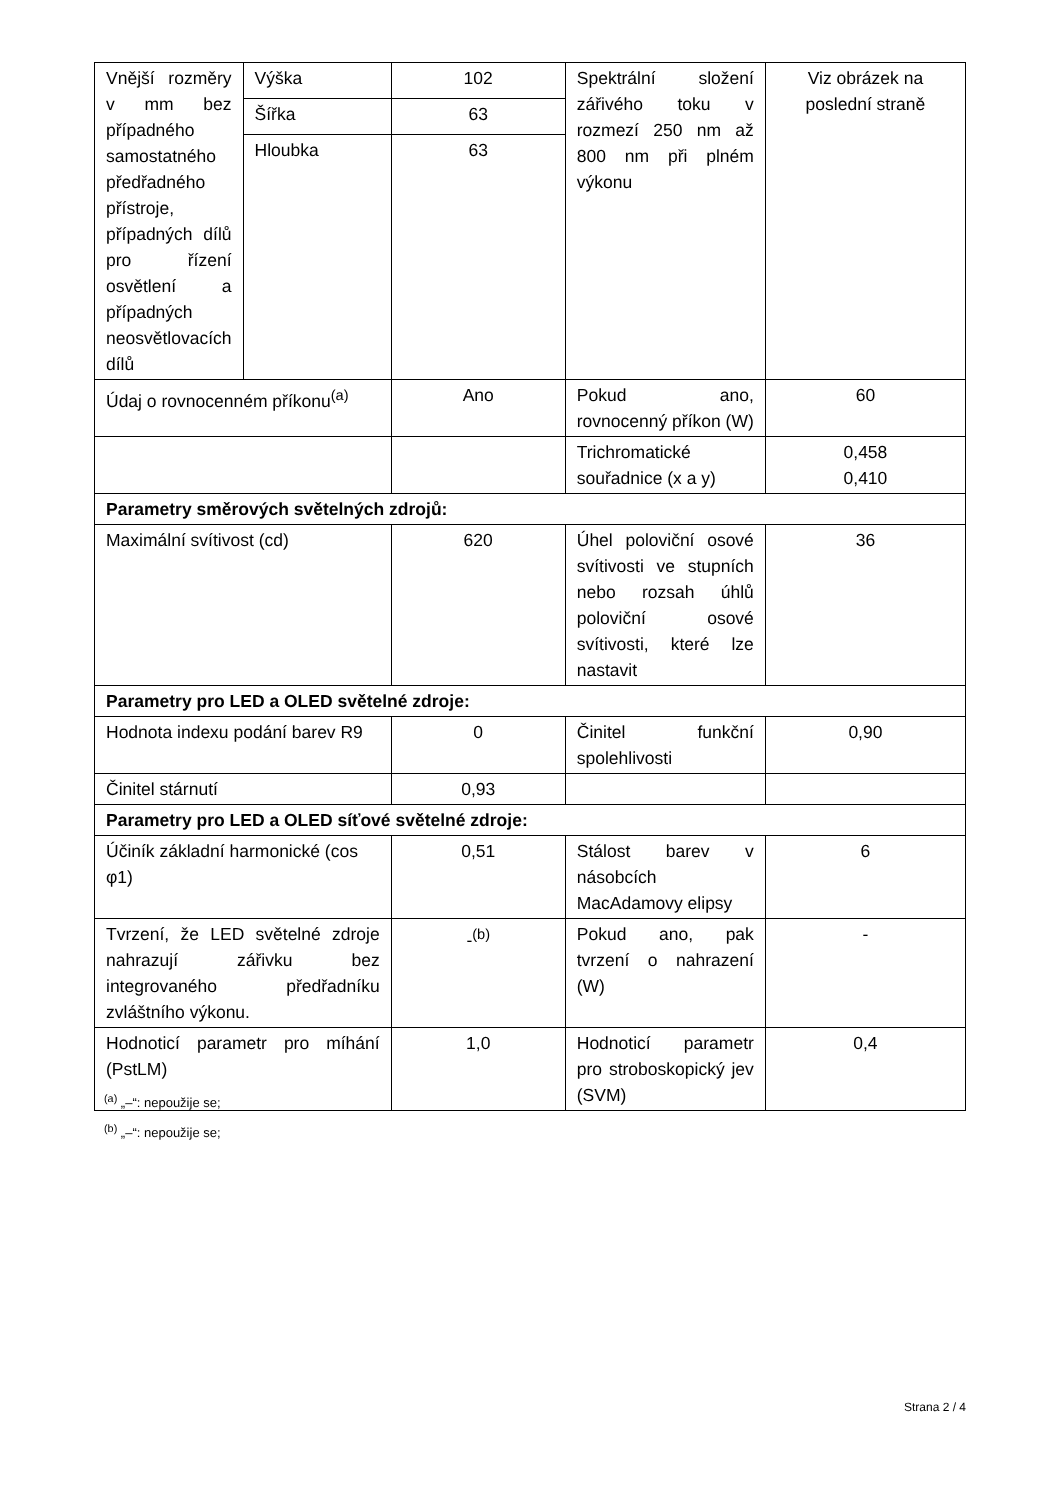| Vnější rozměry v mm bez případného samostatného předřadného přístroje, případných dílů pro řízení osvětlení a případných neosvětlovacích dílů | Výška | 102 | Spektrální složení zářivého toku v rozmezí 250 nm až 800 nm při plném výkonu | Viz obrázek na poslední straně |
| | Šířka | 63 | | |
| | Hloubka | 63 | | |
| Údaj o rovnocenném příkonu<sup>(a)</sup> | | Ano | Pokud ano, rovnocenný příkon (W) | 60 |
| | | | Trichromatické souřadnice (x a y) | 0,458 0,410 |
| Parametry směrových světelných zdrojů: | | | | |
| Maximální svítivost (cd) | | 620 | Úhel poloviční osové svítivosti ve stupních nebo rozsah úhlů poloviční osové svítivosti, které lze nastavit | 36 |
| Parametry pro LED a OLED světelné zdroje: | | | | |
| Hodnota indexu podání barev R9 | | 0 | Činitel funkční spolehlivosti | 0,90 |
| Činitel stárnutí | | 0,93 | | |
| Parametry pro LED a OLED síťové světelné zdroje: | | | | |
| Účiník základní harmonické (cos φ1) | | 0,51 | Stálost barev v násobcích MacAdamovy elipsy | 6 |
| Tvrzení, že LED světelné zdroje nahrazují zářivku bez integrovaného předřadníku zvláštního výkonu. | | -<sup>(b)</sup> | Pokud ano, pak tvrzení o nahrazení (W) | - |
| Hodnoticí parametr pro míhání (PstLM) | | 1,0 | Hodnoticí parametr pro stroboskopický jev (SVM) | 0,4 |
<sup>(a)</sup> „–“: nepoužije se;
<sup>(b)</sup> „–“: nepoužije se;
Strana 2 / 4